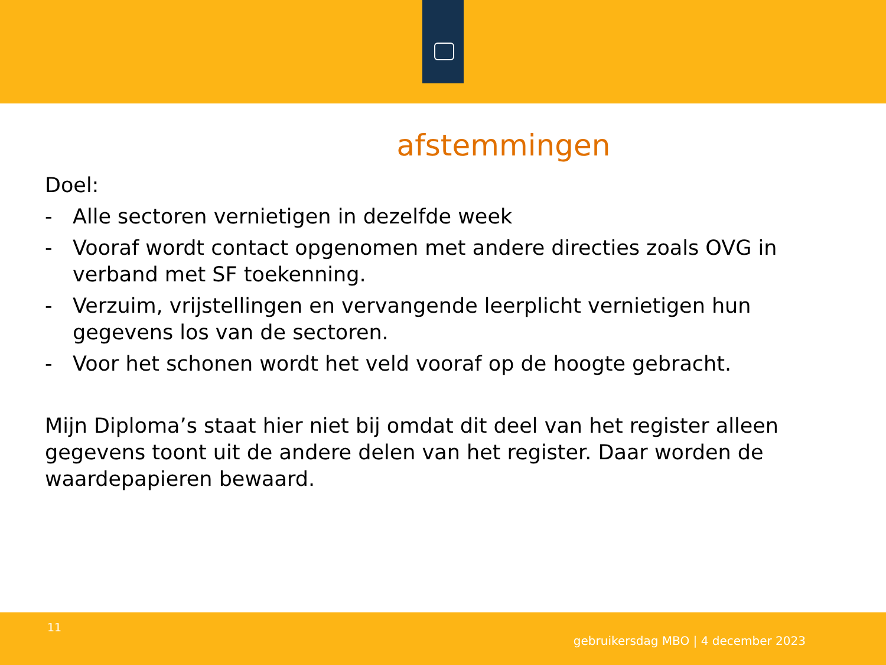afstemmingen
Doel:
- Alle sectoren vernietigen in dezelfde week
- Vooraf wordt contact opgenomen met andere directies zoals OVG in verband met SF toekenning.
- Verzuim, vrijstellingen en vervangende leerplicht vernietigen hun gegevens los van de sectoren.
- Voor het schonen wordt het veld vooraf op de hoogte gebracht.
Mijn Diploma’s staat hier niet bij omdat dit deel van het register alleen gegevens toont uit de andere delen van het register. Daar worden de waardepapieren bewaard.
11
gebruikersdag MBO | 4 december 2023